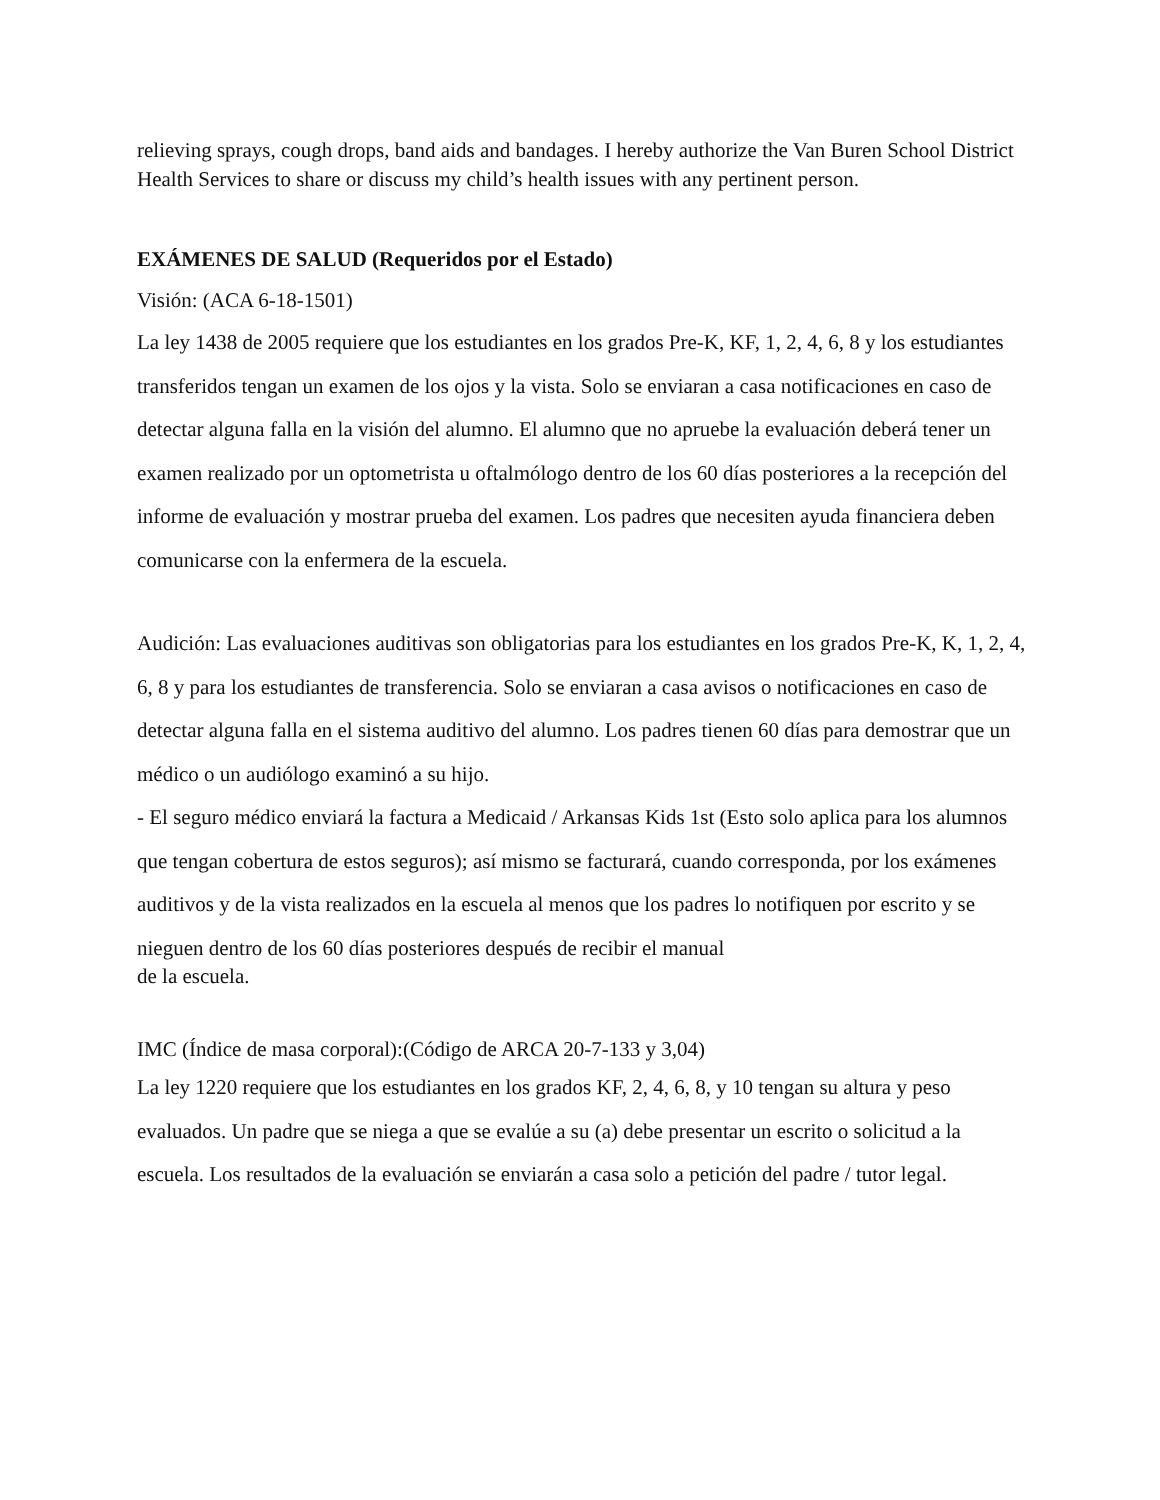relieving sprays, cough drops, band aids and bandages. I hereby authorize the Van Buren School District Health Services to share or discuss my child’s health issues with any pertinent person.
EXÁMENES DE SALUD (Requeridos por el Estado)
Visión: (ACA 6-18-1501)
La ley 1438 de 2005 requiere que los estudiantes en los grados Pre-K, KF, 1, 2, 4, 6, 8 y los estudiantes transferidos tengan un examen de los ojos y la vista. Solo se enviaran a casa notificaciones en caso de detectar alguna falla en la visión del alumno. El alumno que no apruebe la evaluación deberá tener un examen realizado por un optometrista u oftalmólogo dentro de los 60 días posteriores a la recepción del informe de evaluación y mostrar prueba del examen. Los padres que necesiten ayuda financiera deben comunicarse con la enfermera de la escuela.
Audición: Las evaluaciones auditivas son obligatorias para los estudiantes en los grados Pre-K, K, 1, 2, 4, 6, 8 y para los estudiantes de transferencia. Solo se enviaran a casa avisos o notificaciones en caso de detectar alguna falla en el sistema auditivo del alumno. Los padres tienen 60 días para demostrar que un médico o un audiólogo examinó a su hijo.
- El seguro médico enviará la factura a Medicaid / Arkansas Kids 1st (Esto solo aplica para los alumnos que tengan cobertura de estos seguros); así mismo se facturará, cuando corresponda, por los exámenes auditivos y de la vista realizados en la escuela al menos que los padres lo notifiquen por escrito y se nieguen dentro de los 60 días posteriores después de recibir el manual
de la escuela.
IMC (Índice de masa corporal):(Código de ARCA 20-7-133 y 3,04)
La ley 1220 requiere que los estudiantes en los grados KF, 2, 4, 6, 8, y 10 tengan su altura y peso evaluados. Un padre que se niega a que se evalúe a su (a) debe presentar un escrito o solicitud a la escuela. Los resultados de la evaluación se enviarán a casa solo a petición del padre / tutor legal.